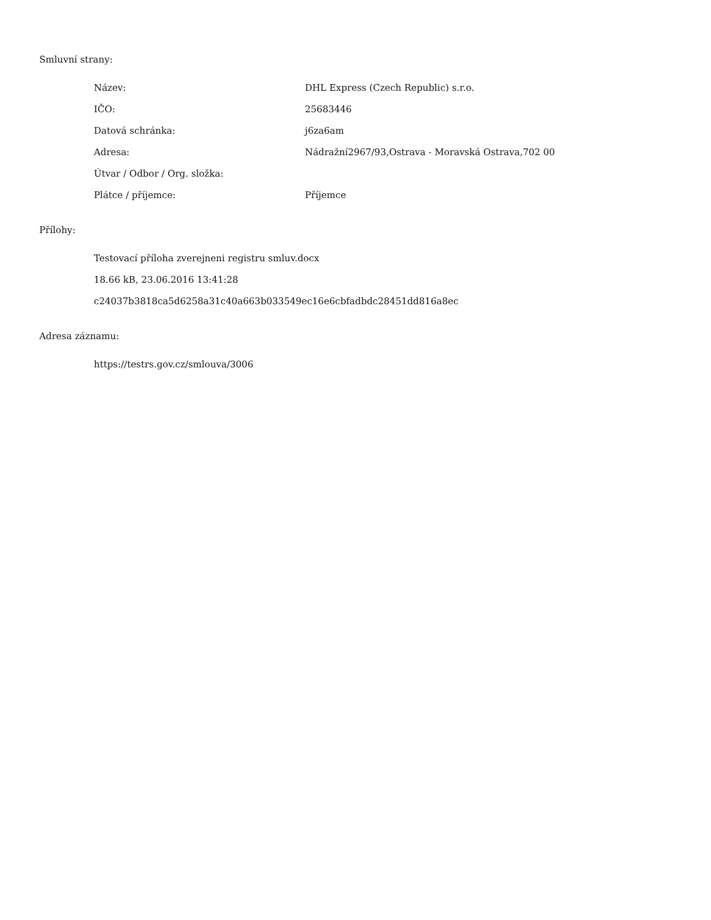Smluvní strany:
| Název: | DHL Express (Czech Republic) s.r.o. |
| IČO: | 25683446 |
| Datová schránka: | j6za6am |
| Adresa: | Nádražní2967/93,Ostrava - Moravská Ostrava,702 00 |
| Útvar / Odbor / Org. složka: | |
| Plátce / příjemce: | Příjemce |
Přílohy:
Testovací příloha zverejneni registru smluv.docx
18.66 kB, 23.06.2016 13:41:28
c24037b3818ca5d6258a31c40a663b033549ec16e6cbfadbdc28451dd816a8ec
Adresa záznamu:
https://testrs.gov.cz/smlouva/3006